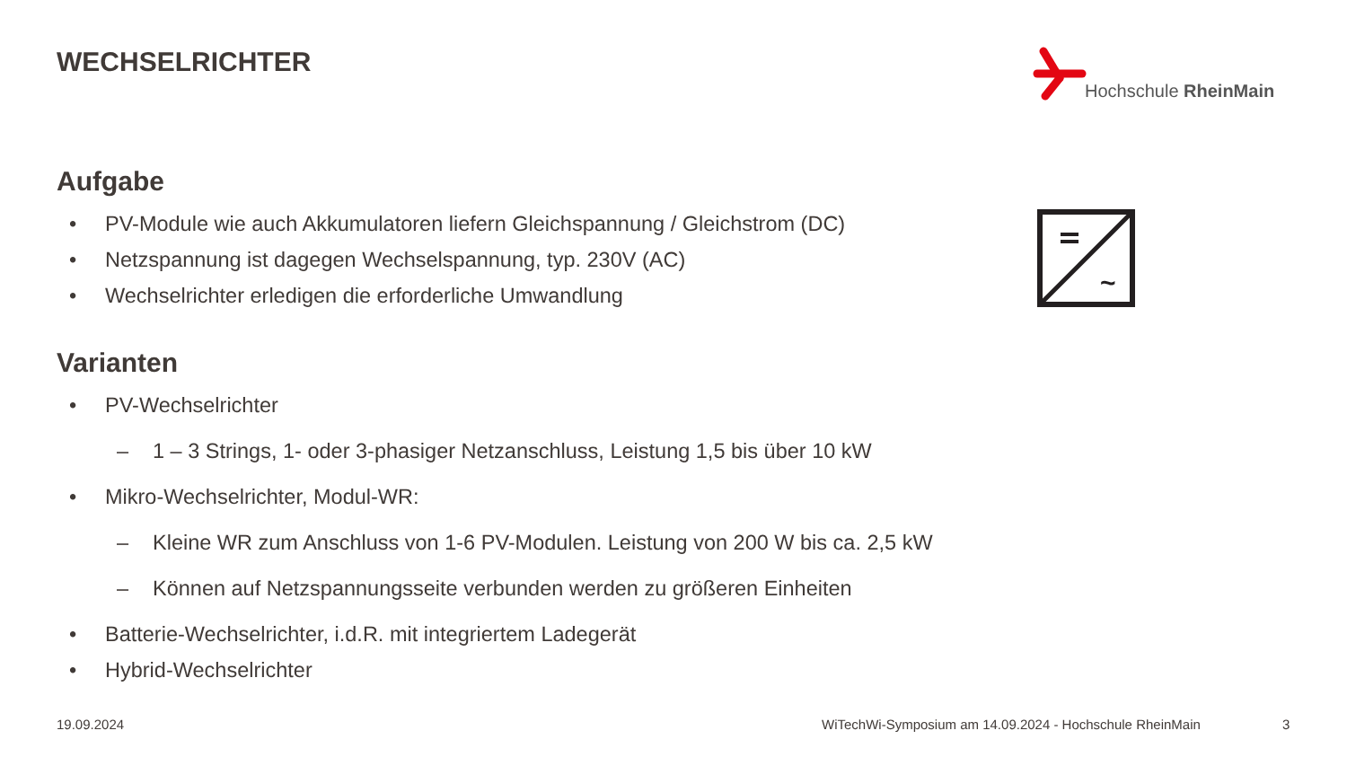WECHSELRICHTER Hochschule RheinMain
Aufgabe
• PV-Module wie auch Akkumulatoren liefern Gleichspannung / Gleichstrom (DC)
• Netzspannung ist dagegen Wechselspannung, typ. 230V (AC)
• Wechselrichter erledigen die erforderliche Umwandlung
Varianten
• PV-Wechselrichter
– 1 – 3 Strings, 1- oder 3-phasiger Netzanschluss, Leistung 1,5 bis über 10 kW
• Mikro-Wechselrichter, Modul-WR:
– Kleine WR zum Anschluss von 1-6 PV-Modulen. Leistung von 200 W bis ca. 2,5 kW
– Können auf Netzspannungsseite verbunden werden zu größeren Einheiten
• Batterie-Wechselrichter, i.d.R. mit integriertem Ladegerät
• Hybrid-Wechselrichter
~
19.09.2024
WiTechWi-Symposium am 14.09.2024 - Hochschule RheinMain
3